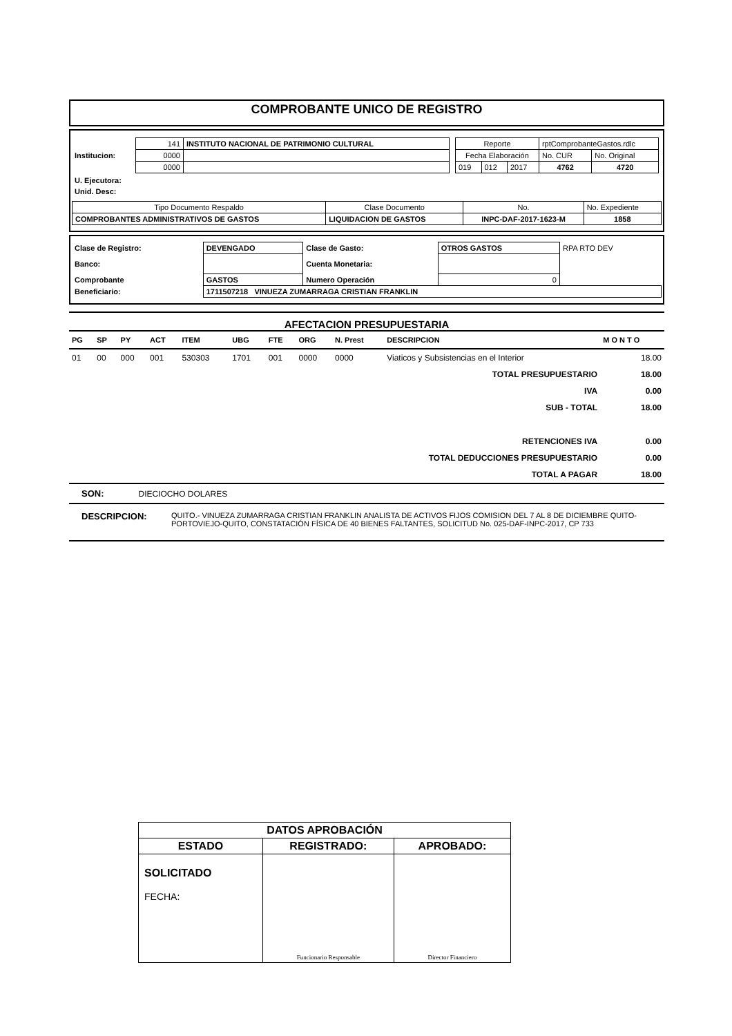COMPROBANTE UNICO DE REGISTRO
| Institucion: | / 141 / INSTITUTO NACIONAL DE PATRIMONIO CULTURAL / / 0000 / / / 0000 / / | / Reporte / / / rptComprobanteGastos.rdlc / / / Fecha Elaboración / / / No. CUR / No. Original / / 019 / 012 / 2017 / 4762 / 4720 / |
| U. Ejecutora: | | |
| Unid. Desc: | | |
| Tipo Documento Respaldo | Clase Documento | No. | No. Expediente |
| COMPROBANTES ADMINISTRATIVOS DE GASTOS | LIQUIDACION DE GASTOS | INPC-DAF-2017-1623-M | 1858 |
| Clase de Registro: | DEVENGADO | Clase de Gasto: | OTROS GASTOS | RPA RTO DEV |
| Banco: | | Cuenta Monetaria: | | |
| Comprobante | GASTOS | Numero Operación | 0 | |
| Beneficiario: | 1711507218 VINUEZA ZUMARRAGA CRISTIAN FRANKLIN | | | |
AFECTACION PRESUPUESTARIA
| PG | SP | PY | ACT | ITEM | UBG | FTE | ORG | N. Prest | DESCRIPCION | | M O N T O |
| --- | --- | --- | --- | --- | --- | --- | --- | --- | --- | --- | --- |
| 01 | 00 | 000 | 001 | 530303 | 1701 | 001 | 0000 | 0000 | Viaticos y Subsistencias en el Interior | | 18.00 |
| TOTAL PRESUPUESTARIO | | | | | | | | | | | 18.00 |
| IVA | | | | | | | | | | | 0.00 |
| SUB - TOTAL | | | | | | | | | | | 18.00 |
| RETENCIONES IVA | | | | | | | | | | | 0.00 |
| TOTAL DEDUCCIONES PRESUPUESTARIO | | | | | | | | | | | 0.00 |
| TOTAL A PAGAR | | | | | | | | | | | 18.00 |
SON: DIECIOCHO DOLARES
DESCRIPCION: QUITO.- VINUEZA ZUMARRAGA CRISTIAN FRANKLIN ANALISTA DE ACTIVOS FIJOS COMISION DEL 7 AL 8 DE DICIEMBRE QUITO-PORTOVIEJO-QUITO, CONSTATACIÓN FÍSICA DE 40 BIENES FALTANTES, SOLICITUD No. 025-DAF-INPC-2017, CP 733
| DATOS APROBACIÓN | | |
| ESTADO | REGISTRADO: | APROBADO: |
| SOLICITADO FECHA: | Funcionario Responsable | Director Financiero |